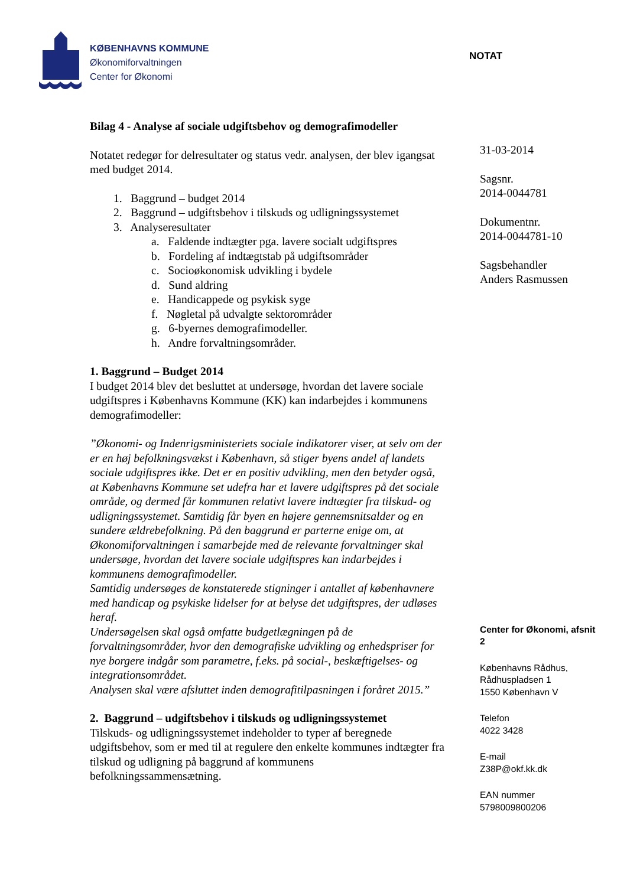KØBENHAVNS KOMMUNE
Økonomiforvaltningen
Center for Økonomi
NOTAT
Bilag 4 - Analyse af sociale udgiftsbehov og demografimodeller
Notatet redegør for delresultater og status vedr. analysen, der blev igangsat med budget 2014.
1. Baggrund – budget 2014
2. Baggrund – udgiftsbehov i tilskuds og udligningssystemet
3. Analyseresultater
a. Faldende indtægter pga. lavere socialt udgiftspres
b. Fordeling af indtægtstab på udgiftsområder
c. Socioøkonomisk udvikling i bydele
d. Sund aldring
e. Handicappede og psykisk syge
f. Nøgletal på udvalgte sektorområder
g. 6-byernes demografimodeller.
h. Andre forvaltningsområder.
1. Baggrund – Budget 2014
I budget 2014 blev det besluttet at undersøge, hvordan det lavere sociale udgiftspres i Københavns Kommune (KK) kan indarbejdes i kommunens demografimodeller:
”Økonomi- og Indenrigsministeriets sociale indikatorer viser, at selv om der er en høj befolkningsvækst i København, så stiger byens andel af landets sociale udgiftspres ikke. Det er en positiv udvikling, men den betyder også, at Københavns Kommune set udefra har et lavere udgiftspres på det sociale område, og dermed får kommunen relativt lavere indtægter fra tilskud- og udligningssystemet. Samtidig får byen en højere gennemsnitsalder og en sundere ældrebefolkning. På den baggrund er parterne enige om, at Økonomiforvaltningen i samarbejde med de relevante forvaltninger skal undersøge, hvordan det lavere sociale udgiftspres kan indarbejdes i kommunens demografimodeller.
Samtidig undersøges de konstaterede stigninger i antallet af københavnere med handicap og psykiske lidelser for at belyse det udgiftspres, der udløses heraf.
Undersøgelsen skal også omfatte budgetlægningen på de forvaltningsområder, hvor den demografiske udvikling og enhedspriser for nye borgere indgår som parametre, f.eks. på social-, beskæftigelses- og integrationsområdet.
Analysen skal være afsluttet inden demografitilpasningen i foråret 2015.”
2. Baggrund – udgiftsbehov i tilskuds og udligningssystemet
Tilskuds- og udligningssystemet indeholder to typer af beregnede udgiftsbehov, som er med til at regulere den enkelte kommunes indtægter fra tilskud og udligning på baggrund af kommunens befolkningssammensætning.
31-03-2014
Sagsnr.
2014-0044781
Dokumentnr.
2014-0044781-10
Sagsbehandler
Anders Rasmussen
Center for Økonomi, afsnit 2
Københavns Rådhus,
Rådhuspladsen 1
1550 København V
Telefon
4022 3428
E-mail
Z38P@okf.kk.dk
EAN nummer
5798009800206